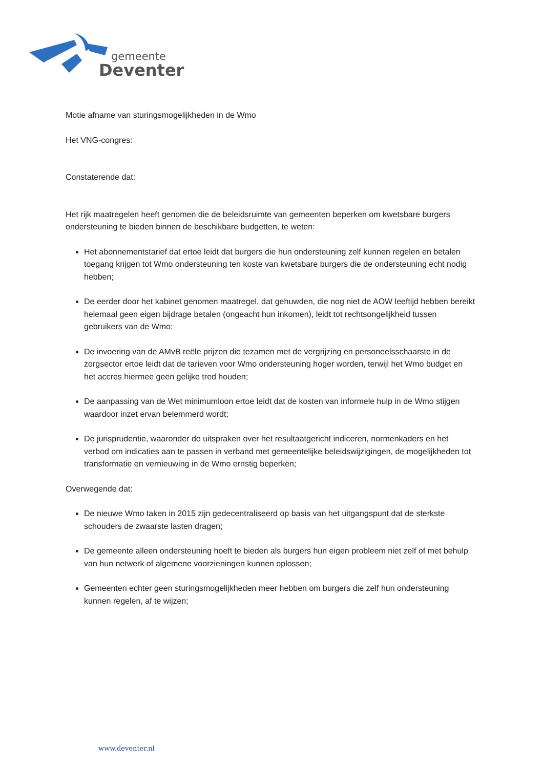gemeente
Deventer
Motie afname van sturingsmogelijkheden in de Wmo
Het VNG-congres:
Constaterende dat:
Het rijk maatregelen heeft genomen die de beleidsruimte van gemeenten beperken om kwetsbare burgers ondersteuning te bieden binnen de beschikbare budgetten, te weten:
Het abonnementstarief dat ertoe leidt dat burgers die hun ondersteuning zelf kunnen regelen en betalen toegang krijgen tot Wmo ondersteuning ten koste van kwetsbare burgers die de ondersteuning echt nodig hebben;
De eerder door het kabinet genomen maatregel, dat gehuwden, die nog niet de AOW leeftijd hebben bereikt helemaal geen eigen bijdrage betalen (ongeacht hun inkomen), leidt tot rechtsongelijkheid tussen gebruikers van de Wmo;
De invoering van de AMvB reële prijzen die tezamen met de vergrijzing en personeelsschaarste in de zorgsector ertoe leidt dat de tarieven voor Wmo ondersteuning hoger worden, terwijl het Wmo budget en het accres hiermee geen gelijke tred houden;
De aanpassing van de Wet minimumloon ertoe leidt dat de kosten van informele hulp in de Wmo stijgen waardoor inzet ervan belemmerd wordt;
De jurisprudentie, waaronder de uitspraken over het resultaatgericht indiceren, normenkaders en het verbod om indicaties aan te passen in verband met gemeentelijke beleidswijzigingen, de mogelijkheden tot transformatie en vernieuwing in de Wmo ernstig beperken;
Overwegende dat:
De nieuwe Wmo taken in 2015 zijn gedecentraliseerd op basis van het uitgangspunt dat de sterkste schouders de zwaarste lasten dragen;
De gemeente alleen ondersteuning hoeft te bieden als burgers hun eigen probleem niet zelf of met behulp van hun netwerk of algemene voorzieningen kunnen oplossen;
Gemeenten echter geen sturingsmogelijkheden meer hebben om burgers die zelf hun ondersteuning kunnen regelen, af te wijzen;
www.deventer.nl